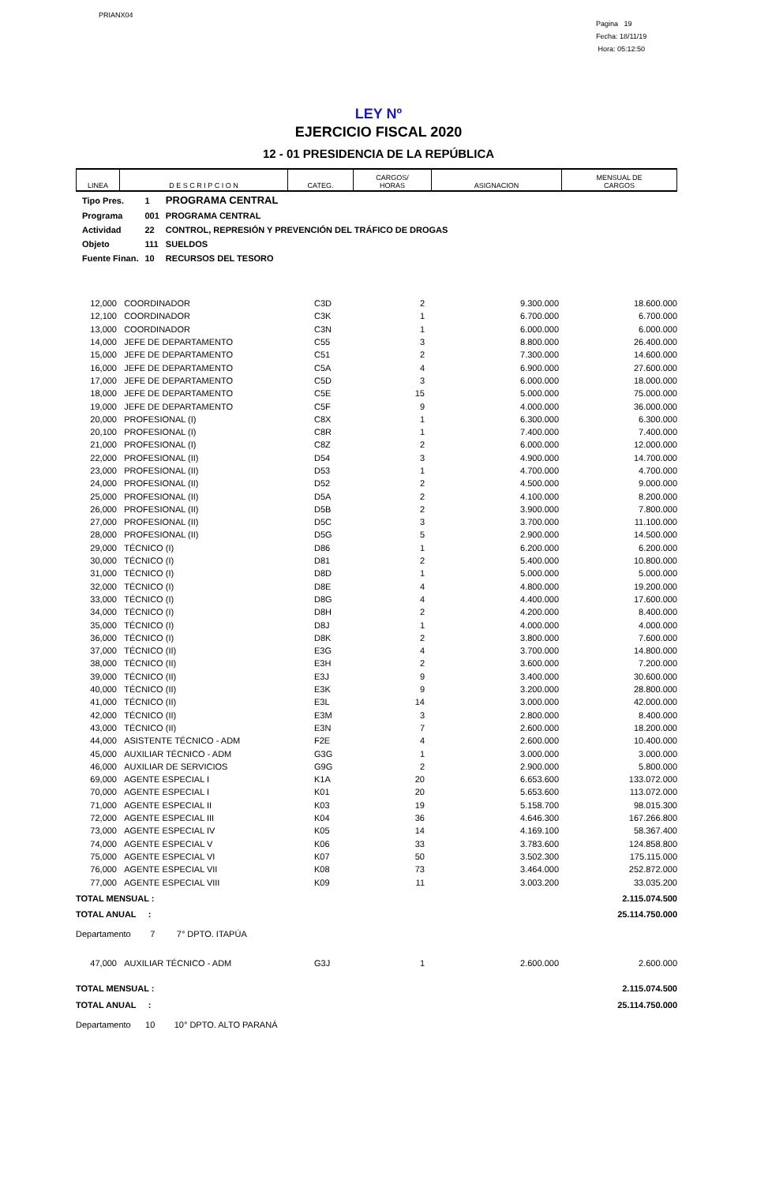PRIANX04
Pagina 19
Fecha: 18/11/19
Hora: 05:12:50
LEY Nº
EJERCICIO FISCAL 2020
12 - 01 PRESIDENCIA DE LA REPÚBLICA
| LINEA | D E S C R I P C I O N | CATEG. | CARGOS/ HORAS | ASIGNACION | MENSUAL DE CARGOS |
| --- | --- | --- | --- | --- | --- |
| Tipo Pres. | 1 | PROGRAMA CENTRAL |
| Programa | 001 | PROGRAMA CENTRAL |
| Actividad | 22 | CONTROL, REPRESIÓN Y PREVENCIÓN DEL TRÁFICO DE DROGAS |
| Objeto | 111 | SUELDOS |
| Fuente Finan. | 10 | RECURSOS DEL TESORO |
| 12,000 | COORDINADOR | C3D | 2 | 9.300.000 | 18.600.000 |
| 12,100 | COORDINADOR | C3K | 1 | 6.700.000 | 6.700.000 |
| 13,000 | COORDINADOR | C3N | 1 | 6.000.000 | 6.000.000 |
| 14,000 | JEFE DE DEPARTAMENTO | C55 | 3 | 8.800.000 | 26.400.000 |
| 15,000 | JEFE DE DEPARTAMENTO | C51 | 2 | 7.300.000 | 14.600.000 |
| 16,000 | JEFE DE DEPARTAMENTO | C5A | 4 | 6.900.000 | 27.600.000 |
| 17,000 | JEFE DE DEPARTAMENTO | C5D | 3 | 6.000.000 | 18.000.000 |
| 18,000 | JEFE DE DEPARTAMENTO | C5E | 15 | 5.000.000 | 75.000.000 |
| 19,000 | JEFE DE DEPARTAMENTO | C5F | 9 | 4.000.000 | 36.000.000 |
| 20,000 | PROFESIONAL (I) | C8X | 1 | 6.300.000 | 6.300.000 |
| 20,100 | PROFESIONAL (I) | C8R | 1 | 7.400.000 | 7.400.000 |
| 21,000 | PROFESIONAL (I) | C8Z | 2 | 6.000.000 | 12.000.000 |
| 22,000 | PROFESIONAL (II) | D54 | 3 | 4.900.000 | 14.700.000 |
| 23,000 | PROFESIONAL (II) | D53 | 1 | 4.700.000 | 4.700.000 |
| 24,000 | PROFESIONAL (II) | D52 | 2 | 4.500.000 | 9.000.000 |
| 25,000 | PROFESIONAL (II) | D5A | 2 | 4.100.000 | 8.200.000 |
| 26,000 | PROFESIONAL (II) | D5B | 2 | 3.900.000 | 7.800.000 |
| 27,000 | PROFESIONAL (II) | D5C | 3 | 3.700.000 | 11.100.000 |
| 28,000 | PROFESIONAL (II) | D5G | 5 | 2.900.000 | 14.500.000 |
| 29,000 | TÉCNICO (I) | D86 | 1 | 6.200.000 | 6.200.000 |
| 30,000 | TÉCNICO (I) | D81 | 2 | 5.400.000 | 10.800.000 |
| 31,000 | TÉCNICO (I) | D8D | 1 | 5.000.000 | 5.000.000 |
| 32,000 | TÉCNICO (I) | D8E | 4 | 4.800.000 | 19.200.000 |
| 33,000 | TÉCNICO (I) | D8G | 4 | 4.400.000 | 17.600.000 |
| 34,000 | TÉCNICO (I) | D8H | 2 | 4.200.000 | 8.400.000 |
| 35,000 | TÉCNICO (I) | D8J | 1 | 4.000.000 | 4.000.000 |
| 36,000 | TÉCNICO (I) | D8K | 2 | 3.800.000 | 7.600.000 |
| 37,000 | TÉCNICO (II) | E3G | 4 | 3.700.000 | 14.800.000 |
| 38,000 | TÉCNICO (II) | E3H | 2 | 3.600.000 | 7.200.000 |
| 39,000 | TÉCNICO (II) | E3J | 9 | 3.400.000 | 30.600.000 |
| 40,000 | TÉCNICO (II) | E3K | 9 | 3.200.000 | 28.800.000 |
| 41,000 | TÉCNICO (II) | E3L | 14 | 3.000.000 | 42.000.000 |
| 42,000 | TÉCNICO (II) | E3M | 3 | 2.800.000 | 8.400.000 |
| 43,000 | TÉCNICO (II) | E3N | 7 | 2.600.000 | 18.200.000 |
| 44,000 | ASISTENTE TÉCNICO - ADM | F2E | 4 | 2.600.000 | 10.400.000 |
| 45,000 | AUXILIAR TÉCNICO - ADM | G3G | 1 | 3.000.000 | 3.000.000 |
| 46,000 | AUXILIAR DE SERVICIOS | G9G | 2 | 2.900.000 | 5.800.000 |
| 69,000 | AGENTE ESPECIAL I | K1A | 20 | 6.653.600 | 133.072.000 |
| 70,000 | AGENTE ESPECIAL I | K01 | 20 | 5.653.600 | 113.072.000 |
| 71,000 | AGENTE ESPECIAL II | K03 | 19 | 5.158.700 | 98.015.300 |
| 72,000 | AGENTE ESPECIAL III | K04 | 36 | 4.646.300 | 167.266.800 |
| 73,000 | AGENTE ESPECIAL IV | K05 | 14 | 4.169.100 | 58.367.400 |
| 74,000 | AGENTE ESPECIAL V | K06 | 33 | 3.783.600 | 124.858.800 |
| 75,000 | AGENTE ESPECIAL VI | K07 | 50 | 3.502.300 | 175.115.000 |
| 76,000 | AGENTE ESPECIAL VII | K08 | 73 | 3.464.000 | 252.872.000 |
| 77,000 | AGENTE ESPECIAL VIII | K09 | 11 | 3.003.200 | 33.035.200 |
| TOTAL MENSUAL : | | | | | 2.115.074.500 |
| TOTAL ANUAL : | | | | | 25.114.750.000 |
| Departamento 7 7° DPTO. ITAPÚA | | | | | |
| 47,000 | AUXILIAR TÉCNICO - ADM | G3J | 1 | 2.600.000 | 2.600.000 |
| TOTAL MENSUAL : | | | | | 2.115.074.500 |
| TOTAL ANUAL : | | | | | 25.114.750.000 |
| Departamento 10 10° DPTO. ALTO PARANÁ | | | | | |